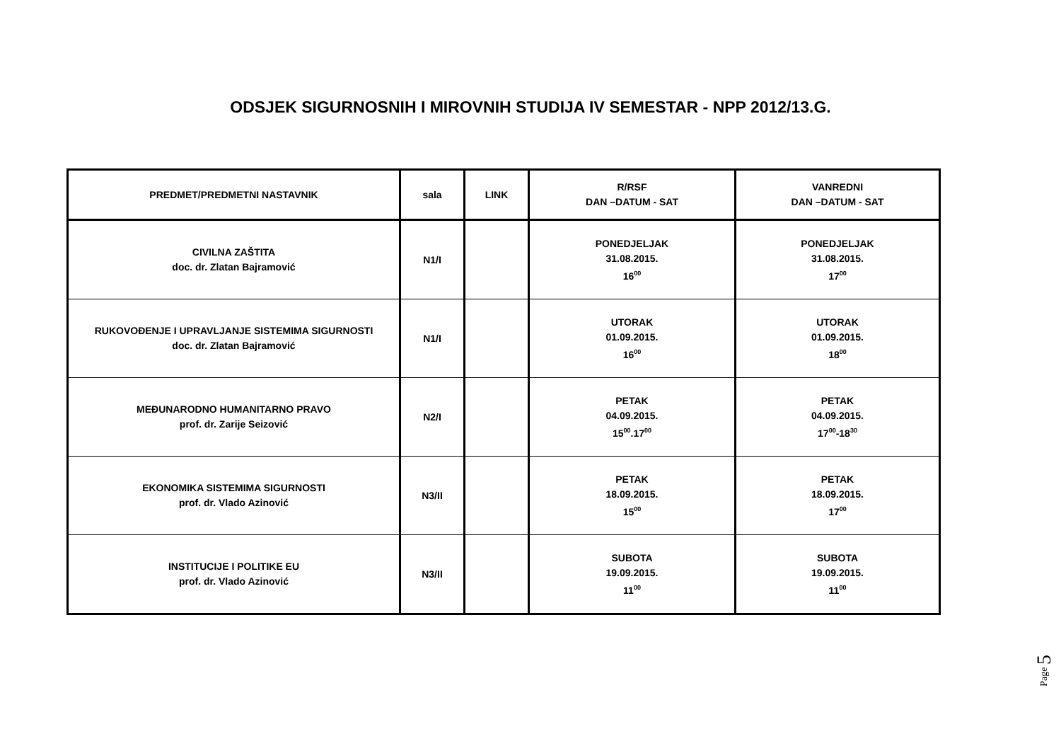ODSJEK SIGURNOSNIH I MIROVNIH STUDIJA IV SEMESTAR - NPP 2012/13.G.
| PREDMET/PREDMETNI NASTAVNIK | sala | LINK | R/RSF DAN –DATUM - SAT | VANREDNI DAN –DATUM - SAT |
| --- | --- | --- | --- | --- |
| CIVILNA ZAŠTITA doc. dr. Zlatan Bajramović | N1/I | | PONEDJELJAK 31.08.2015. 16<sup>00</sup> | PONEDJELJAK 31.08.2015. 17<sup>00</sup> |
| RUKOVOĐENJE I UPRAVLJANJE SISTEMIMA SIGURNOSTI doc. dr. Zlatan Bajramović | N1/I | | UTORAK 01.09.2015. 16<sup>00</sup> | UTORAK 01.09.2015. 18<sup>00</sup> |
| MEĐUNARODNO HUMANITARNO PRAVO prof. dr. Zarije Seizović | N2/I | | PETAK 04.09.2015. 15<sup>00</sup>.17<sup>00</sup> | PETAK 04.09.2015. 17<sup>00</sup>-18<sup>30</sup> |
| EKONOMIKA SISTEMIMA SIGURNOSTI prof. dr. Vlado Azinović | N3/II | | PETAK 18.09.2015. 15<sup>00</sup> | PETAK 18.09.2015. 17<sup>00</sup> |
| INSTITUCIJE I POLITIKE EU prof. dr. Vlado Azinović | N3/II | | SUBOTA 19.09.2015. 11<sup>00</sup> | SUBOTA 19.09.2015. 11<sup>00</sup> |
Page 5